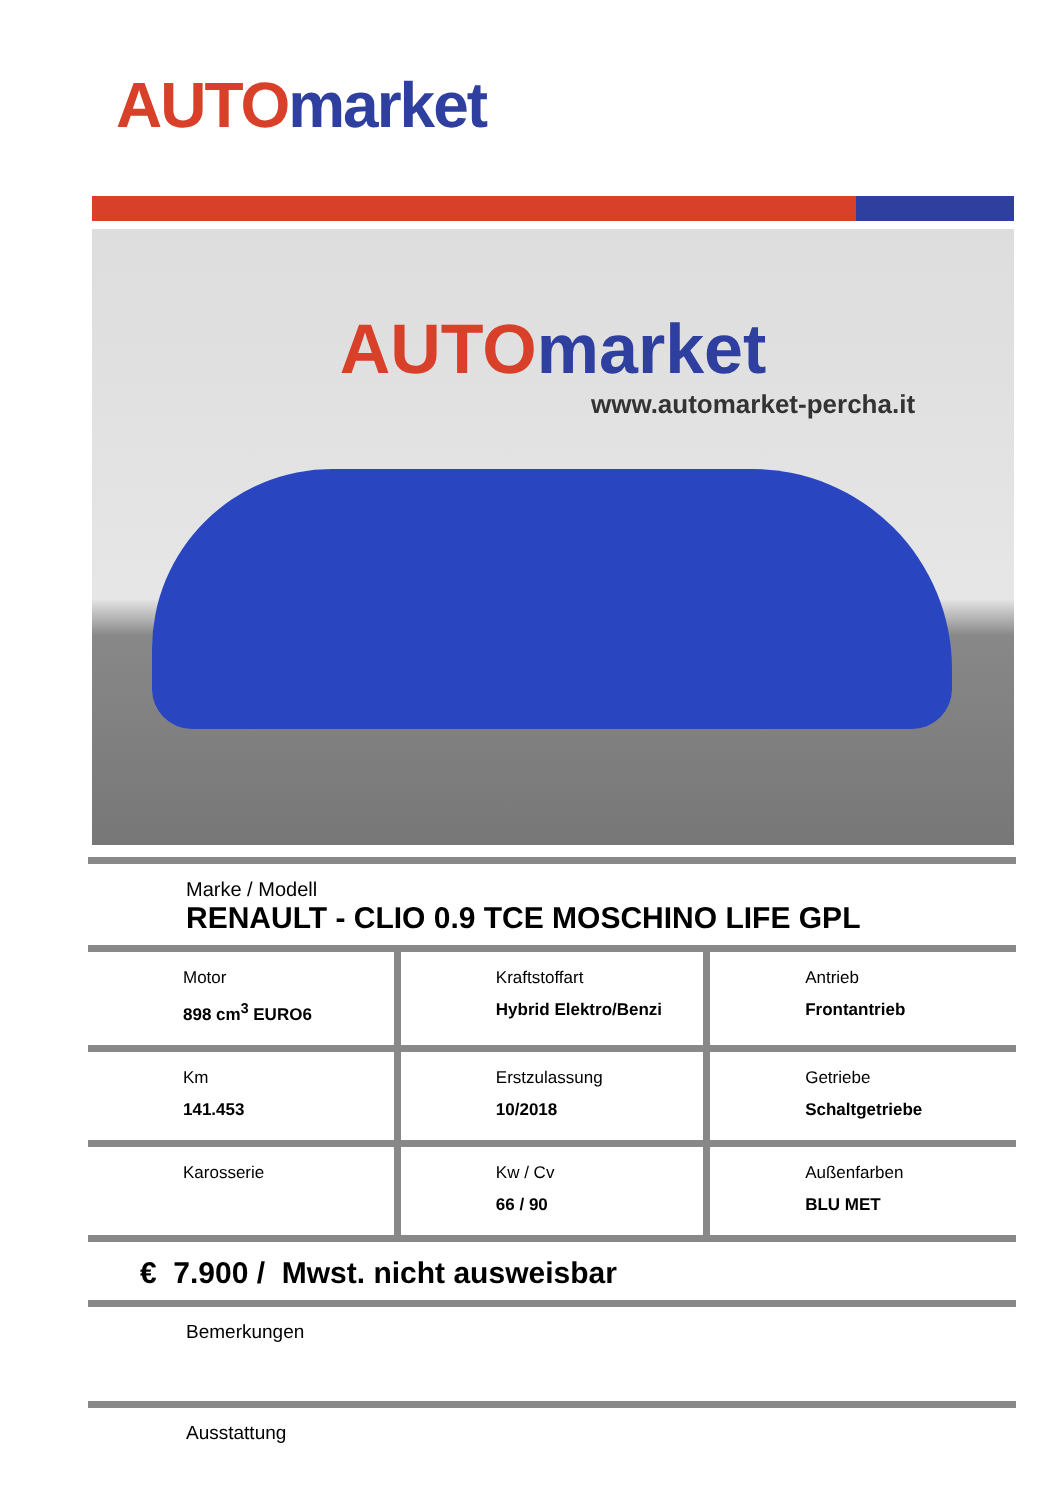AUTO market
AUTO market
www.automarket-percha.it
Marke / Modell
RENAULT - CLIO 0.9 TCE MOSCHINO LIFE GPL
| Motor 898 cm<sup>3</sup> EURO6 | Kraftstoffart Hybrid Elektro/Benzi | Antrieb Frontantrieb |
| Km 141.453 | Erstzulassung 10/2018 | Getriebe Schaltgetriebe |
| Karosserie | Kw / Cv 66 / 90 | Außenfarben BLU MET |
€ 7.900 / Mwst. nicht ausweisbar
Bemerkungen
Ausstattung